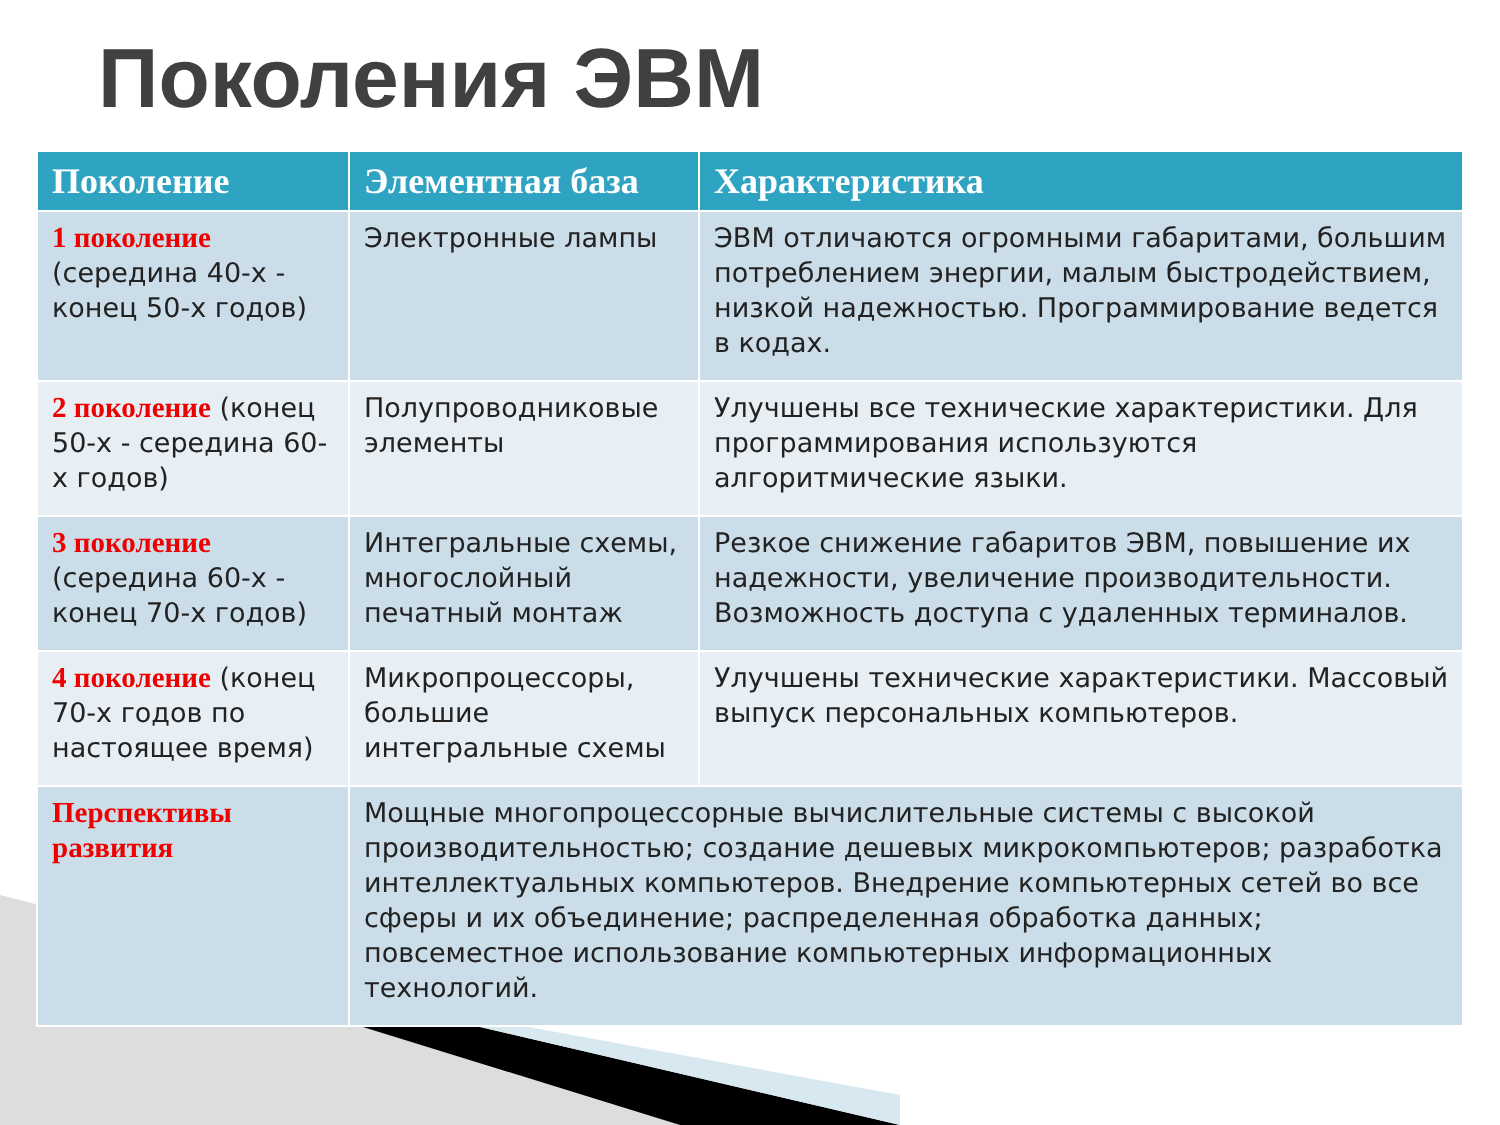Поколения ЭВМ
| Поколение | Элементная база | Характеристика |
| --- | --- | --- |
| 1 поколение (середина 40-х - конец 50-х годов) | Электронные лампы | ЭВМ отличаются огромными габаритами, большим потреблением энергии, малым быстродействием, низкой надежностью. Программирование ведется в кодах. |
| 2 поколение (конец 50-х - середина 60-х годов) | Полупроводниковые элементы | Улучшены все технические характеристики. Для программирования используются алгоритмические языки. |
| 3 поколение (середина 60-х - конец 70-х годов) | Интегральные схемы, многослойный печатный монтаж | Резкое снижение габаритов ЭВМ, повышение их надежности, увеличение производительности. Возможность доступа с удаленных терминалов. |
| 4 поколение (конец 70-х годов по настоящее время) | Микропроцессоры, большие интегральные схемы | Улучшены технические характеристики. Массовый выпуск персональных компьютеров. |
| Перспективы развития | Мощные многопроцессорные вычислительные системы с высокой производительностью; создание дешевых микрокомпьютеров; разработка интеллектуальных компьютеров. Внедрение компьютерных сетей во все сферы и их объединение; распределенная обработка данных; повсеместное использование компьютерных информационных технологий. | |